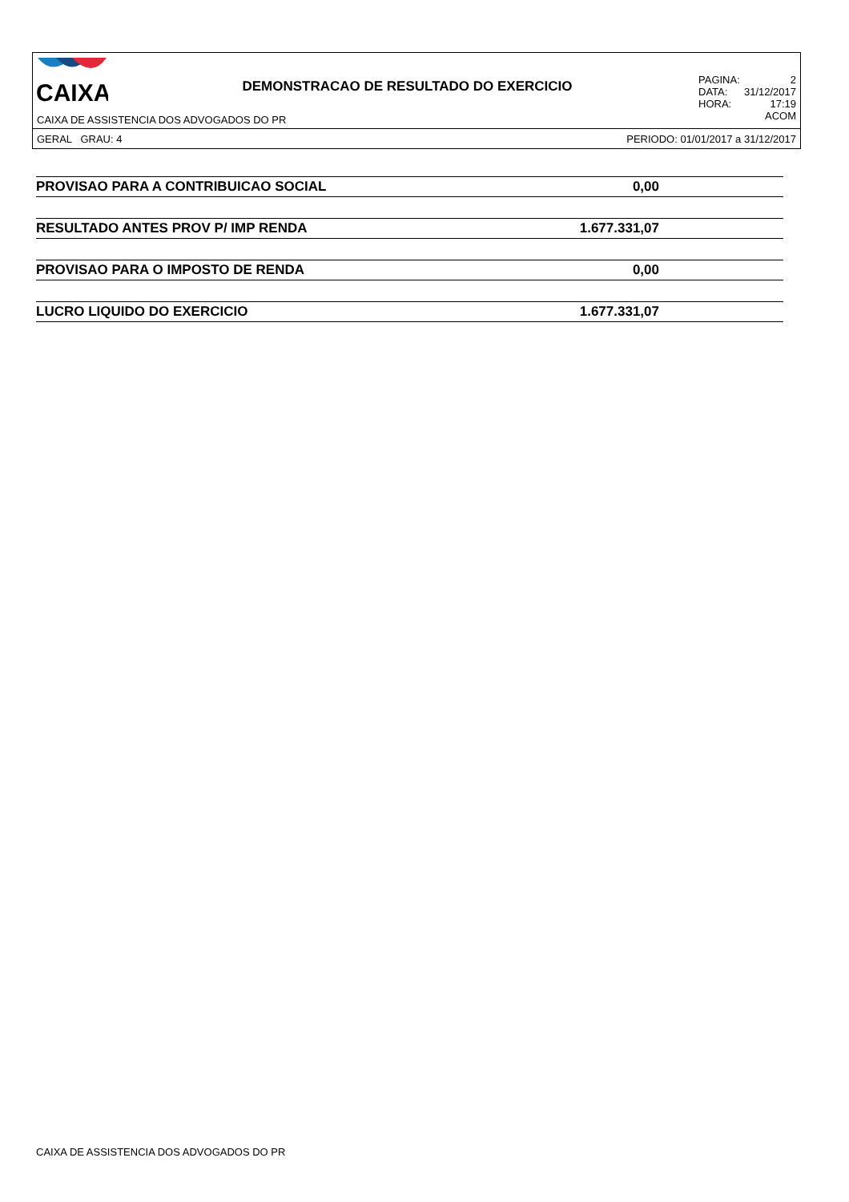CAIXA
DEMONSTRACAO DE RESULTADO DO EXERCICIO
PAGINA: 2
DATA: 31/12/2017
HORA: 17:19
ACOM
CAIXA DE ASSISTENCIA DOS ADVOGADOS DO PR
GERAL GRAU: 4 PERIODO: 01/01/2017 a 31/12/2017
| PROVISAO PARA A CONTRIBUICAO SOCIAL | 0,00 | |
| RESULTADO ANTES PROV P/ IMP RENDA | 1.677.331,07 | |
| PROVISAO PARA O IMPOSTO DE RENDA | 0,00 | |
| LUCRO LIQUIDO DO EXERCICIO | 1.677.331,07 | |
CAIXA DE ASSISTENCIA DOS ADVOGADOS DO PR